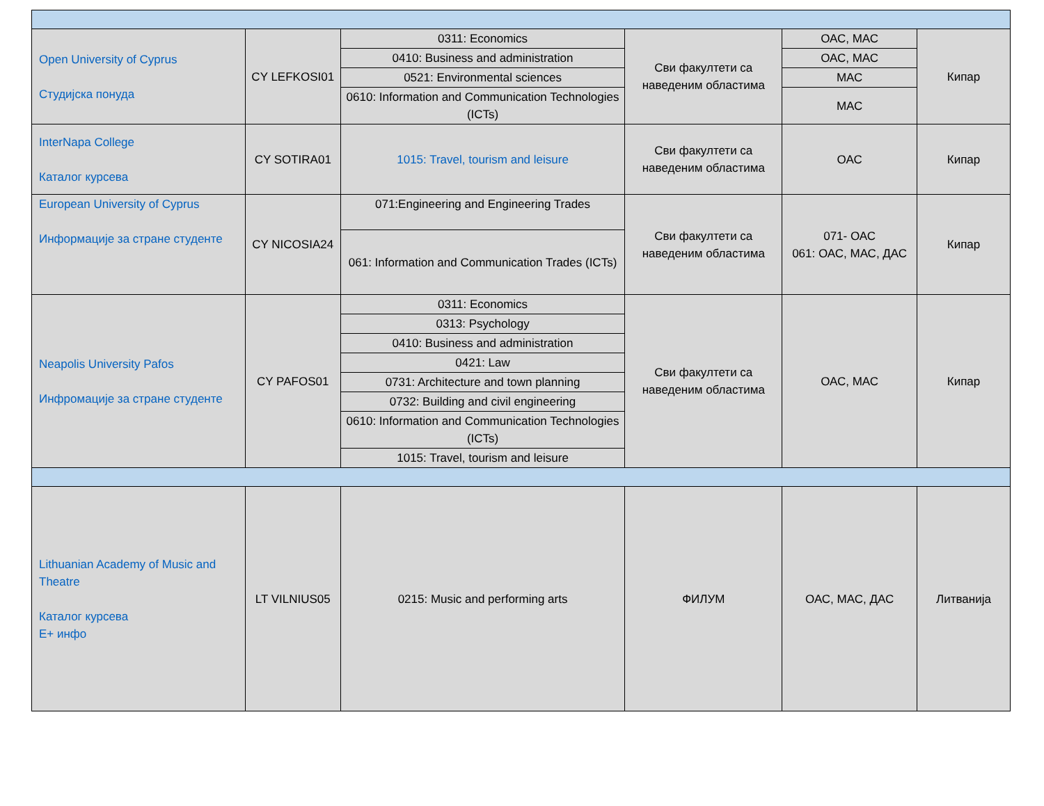| Open University of Cyprus Студијска понуда | CY LEFKOSI01 | 0311: Economics | Сви факултети са наведеним областима | ОАС, МАС | Кипар |
| | | 0410: Business and administration | | ОАС, МАС | |
| | | 0521: Environmental sciences | | МАС | |
| | | 0610: Information and Communication Technologies (ICTs) | | МАС | |
| InterNapa College Каталог курсева | CY SOTIRA01 | 1015: Travel, tourism and leisure | Сви факултети са наведеним областима | ОАС | Кипар |
| European University of Cyprus Информације за стране студенте | CY NICOSIA24 | 071:Engineering and Engineering Trades | Сви факултети са наведеним областима | 071- ОАС 061: ОАС, МАС, ДАС | Кипар |
| | | 061: Information and Communication Trades (ICTs) | | | |
| Neapolis University Pafos Инфромације за стране студенте | CY PAFOS01 | 0311: Economics | Сви факултети са наведеним областима | ОАС, МАС | Кипар |
| | | 0313: Psychology | | | |
| | | 0410: Business and administration | | | |
| | | 0421: Law | | | |
| | | 0731: Architecture and town planning | | | |
| | | 0732: Building and civil engineering | | | |
| | | 0610: Information and Communication Technologies (ICTs) | | | |
| | | 1015: Travel, tourism and leisure | | | |
| Lithuanian Academy of Music and Theatre Каталог курсева Е+ инфо | LT VILNIUS05 | 0215: Music and performing arts | ФИЛУМ | ОАС, МАС, ДАС | Литванија |